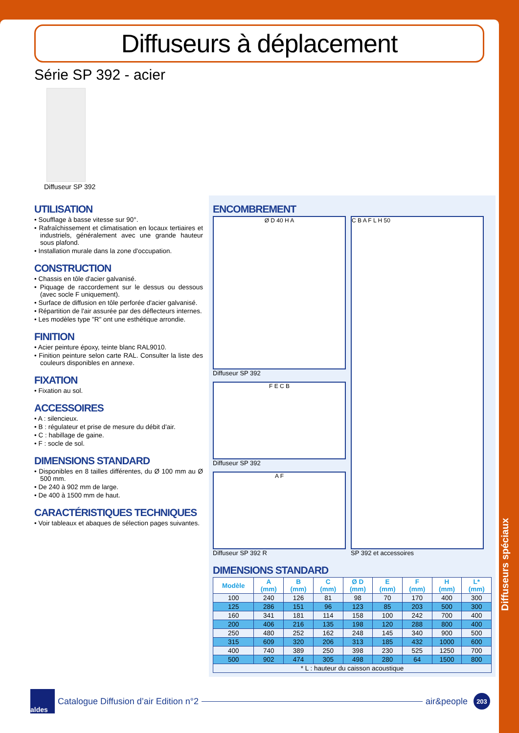Diffuseurs à déplacement
Série SP 392 - acier
Diffuseur SP 392
UTILISATION
• Soufflage à basse vitesse sur 90°.
• Rafraîchissement et climatisation en locaux tertiaires et industriels, généralement avec une grande hauteur sous plafond.
• Installation murale dans la zone d'occupation.
CONSTRUCTION
• Chassis en tôle d'acier galvanisé.
• Piquage de raccordement sur le dessus ou dessous (avec socle F uniquement).
• Surface de diffusion en tôle perforée d'acier galvanisé.
• Répartition de l'air assurée par des déflecteurs internes.
• Les modèles type "R" ont une esthétique arrondie.
FINITION
• Acier peinture époxy, teinte blanc RAL9010.
• Finition peinture selon carte RAL. Consulter la liste des couleurs disponibles en annexe.
FIXATION
• Fixation au sol.
ACCESSOIRES
• A : silencieux.
• B : régulateur et prise de mesure du débit d'air.
• C : habillage de gaine.
• F : socle de sol.
DIMENSIONS STANDARD
• Disponibles en 8 tailles différentes, du Ø 100 mm au Ø 500 mm.
• De 240 à 902 mm de large.
• De 400 à 1500 mm de haut.
CARACTÉRISTIQUES TECHNIQUES
• Voir tableaux et abaques de sélection pages suivantes.
ENCOMBREMENT
Ø D 40 H A
Diffuseur SP 392
F E C B
Diffuseur SP 392
A F
Diffuseur SP 392 R
C B A F L H 50
SP 392 et accessoires
DIMENSIONS STANDARD
| Modèle | A (mm) | B (mm) | C (mm) | Ø D (mm) | E (mm) | F (mm) | H (mm) | L* (mm) |
| --- | --- | --- | --- | --- | --- | --- | --- | --- |
| 100 | 240 | 126 | 81 | 98 | 70 | 170 | 400 | 300 |
| 125 | 286 | 151 | 96 | 123 | 85 | 203 | 500 | 300 |
| 160 | 341 | 181 | 114 | 158 | 100 | 242 | 700 | 400 |
| 200 | 406 | 216 | 135 | 198 | 120 | 288 | 800 | 400 |
| 250 | 480 | 252 | 162 | 248 | 145 | 340 | 900 | 500 |
| 315 | 609 | 320 | 206 | 313 | 185 | 432 | 1000 | 600 |
| 400 | 740 | 389 | 250 | 398 | 230 | 525 | 1250 | 700 |
| 500 | 902 | 474 | 305 | 498 | 280 | 64 | 1500 | 800 |
| * L : hauteur du caisson acoustique | | | | | | | | |
Diffuseurs spéciaux
aldes
Catalogue Diffusion d’air Edition n°2 air&people
203